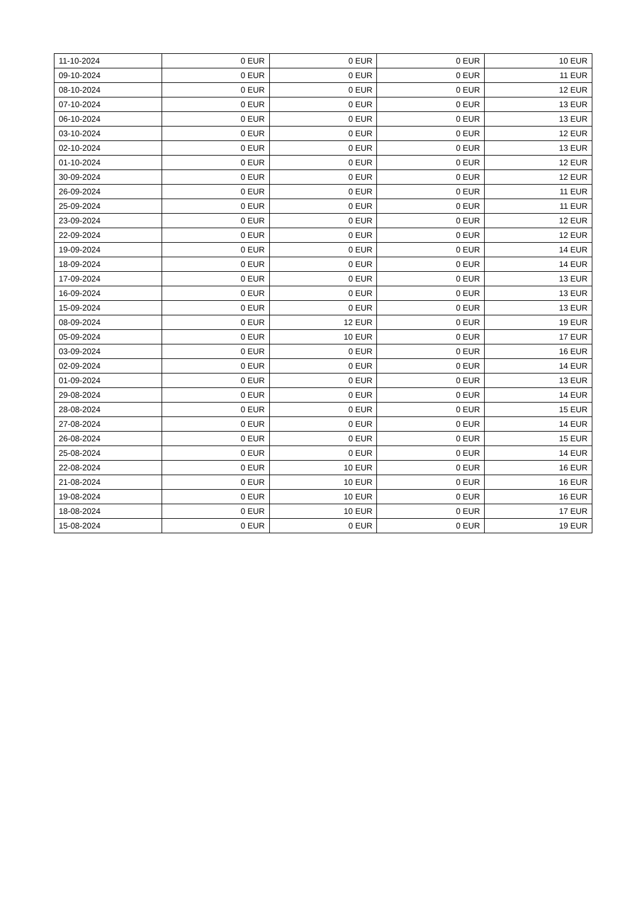| 11-10-2024 | 0 EUR | 0 EUR | 0 EUR | 10 EUR |
| 09-10-2024 | 0 EUR | 0 EUR | 0 EUR | 11 EUR |
| 08-10-2024 | 0 EUR | 0 EUR | 0 EUR | 12 EUR |
| 07-10-2024 | 0 EUR | 0 EUR | 0 EUR | 13 EUR |
| 06-10-2024 | 0 EUR | 0 EUR | 0 EUR | 13 EUR |
| 03-10-2024 | 0 EUR | 0 EUR | 0 EUR | 12 EUR |
| 02-10-2024 | 0 EUR | 0 EUR | 0 EUR | 13 EUR |
| 01-10-2024 | 0 EUR | 0 EUR | 0 EUR | 12 EUR |
| 30-09-2024 | 0 EUR | 0 EUR | 0 EUR | 12 EUR |
| 26-09-2024 | 0 EUR | 0 EUR | 0 EUR | 11 EUR |
| 25-09-2024 | 0 EUR | 0 EUR | 0 EUR | 11 EUR |
| 23-09-2024 | 0 EUR | 0 EUR | 0 EUR | 12 EUR |
| 22-09-2024 | 0 EUR | 0 EUR | 0 EUR | 12 EUR |
| 19-09-2024 | 0 EUR | 0 EUR | 0 EUR | 14 EUR |
| 18-09-2024 | 0 EUR | 0 EUR | 0 EUR | 14 EUR |
| 17-09-2024 | 0 EUR | 0 EUR | 0 EUR | 13 EUR |
| 16-09-2024 | 0 EUR | 0 EUR | 0 EUR | 13 EUR |
| 15-09-2024 | 0 EUR | 0 EUR | 0 EUR | 13 EUR |
| 08-09-2024 | 0 EUR | 12 EUR | 0 EUR | 19 EUR |
| 05-09-2024 | 0 EUR | 10 EUR | 0 EUR | 17 EUR |
| 03-09-2024 | 0 EUR | 0 EUR | 0 EUR | 16 EUR |
| 02-09-2024 | 0 EUR | 0 EUR | 0 EUR | 14 EUR |
| 01-09-2024 | 0 EUR | 0 EUR | 0 EUR | 13 EUR |
| 29-08-2024 | 0 EUR | 0 EUR | 0 EUR | 14 EUR |
| 28-08-2024 | 0 EUR | 0 EUR | 0 EUR | 15 EUR |
| 27-08-2024 | 0 EUR | 0 EUR | 0 EUR | 14 EUR |
| 26-08-2024 | 0 EUR | 0 EUR | 0 EUR | 15 EUR |
| 25-08-2024 | 0 EUR | 0 EUR | 0 EUR | 14 EUR |
| 22-08-2024 | 0 EUR | 10 EUR | 0 EUR | 16 EUR |
| 21-08-2024 | 0 EUR | 10 EUR | 0 EUR | 16 EUR |
| 19-08-2024 | 0 EUR | 10 EUR | 0 EUR | 16 EUR |
| 18-08-2024 | 0 EUR | 10 EUR | 0 EUR | 17 EUR |
| 15-08-2024 | 0 EUR | 0 EUR | 0 EUR | 19 EUR |